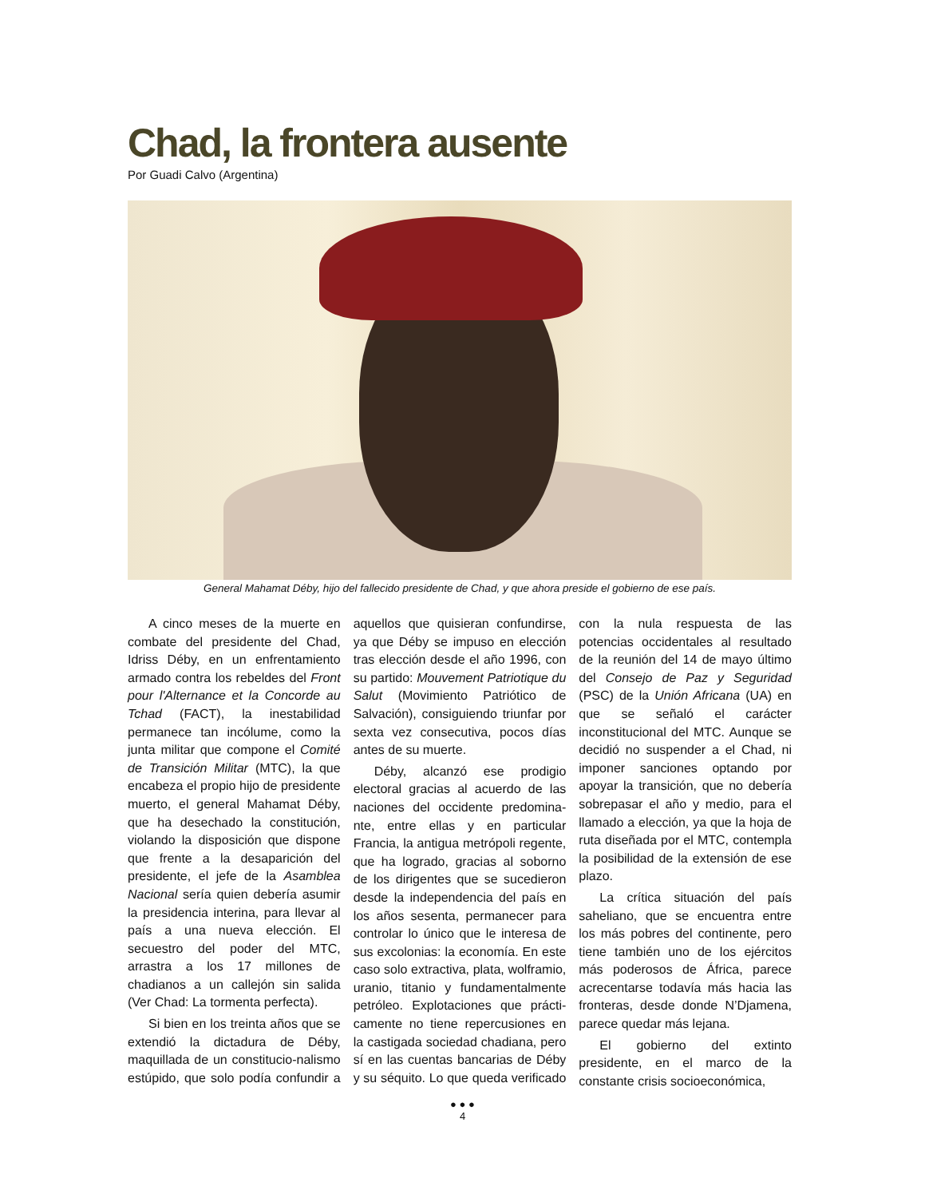Chad, la frontera ausente
Por Guadi Calvo (Argentina)
General Mahamat Déby, hijo del fallecido presidente de Chad, y que ahora preside el gobierno de ese país.
A cinco meses de la muerte en combate del presidente del Chad, Idriss Déby, en un enfrentamiento armado contra los rebeldes del Front pour l'Alternance et la Concorde au Tchad (FACT), la inestabilidad permanece tan incólume, como la junta militar que compone el Comité de Transición Militar (MTC), la que encabeza el propio hijo de presidente muerto, el general Mahamat Déby, que ha desechado la constitución, violando la disposición que dispone que frente a la desaparición del presidente, el jefe de la Asamblea Nacional sería quien debería asumir la presidencia interina, para llevar al país a una nueva elección. El secuestro del poder del MTC, arrastra a los 17 millones de chadianos a un callejón sin salida (Ver Chad: La tormenta perfecta).
Si bien en los treinta años que se extendió la dictadura de Déby, maquillada de un constitucio-nalismo estúpido, que solo podía confundir a aquellos que quisieran confundirse, ya que Déby se impuso en elección tras elección desde el año 1996, con su partido: Mouvement Patriotique du Salut (Movimiento Patriótico de Salvación), consiguiendo triunfar por sexta vez consecutiva, pocos días antes de su muerte.
Déby, alcanzó ese prodigio electoral gracias al acuerdo de las naciones del occidente predomina-nte, entre ellas y en particular Francia, la antigua metrópoli regente, que ha logrado, gracias al soborno de los dirigentes que se sucedieron desde la independencia del país en los años sesenta, permanecer para controlar lo único que le interesa de sus excolonias: la economía. En este caso solo extractiva, plata, wolframio, uranio, titanio y fundamentalmente petróleo. Explotaciones que prácti-camente no tiene repercusiones en la castigada sociedad chadiana, pero sí en las cuentas bancarias de Déby y su séquito. Lo que queda verificado con la nula respuesta de las potencias occidentales al resultado de la reunión del 14 de mayo último del Consejo de Paz y Seguridad (PSC) de la Unión Africana (UA) en que se señaló el carácter inconstitucional del MTC. Aunque se decidió no suspender a el Chad, ni imponer sanciones optando por apoyar la transición, que no debería sobrepasar el año y medio, para el llamado a elección, ya que la hoja de ruta diseñada por el MTC, contempla la posibilidad de la extensión de ese plazo.
La crítica situación del país saheliano, que se encuentra entre los más pobres del continente, pero tiene también uno de los ejércitos más poderosos de África, parece acrecentarse todavía más hacia las fronteras, desde donde N’Djamena, parece quedar más lejana.
El gobierno del extinto presidente, en el marco de la constante crisis socioeconómica,
● ● ●
4